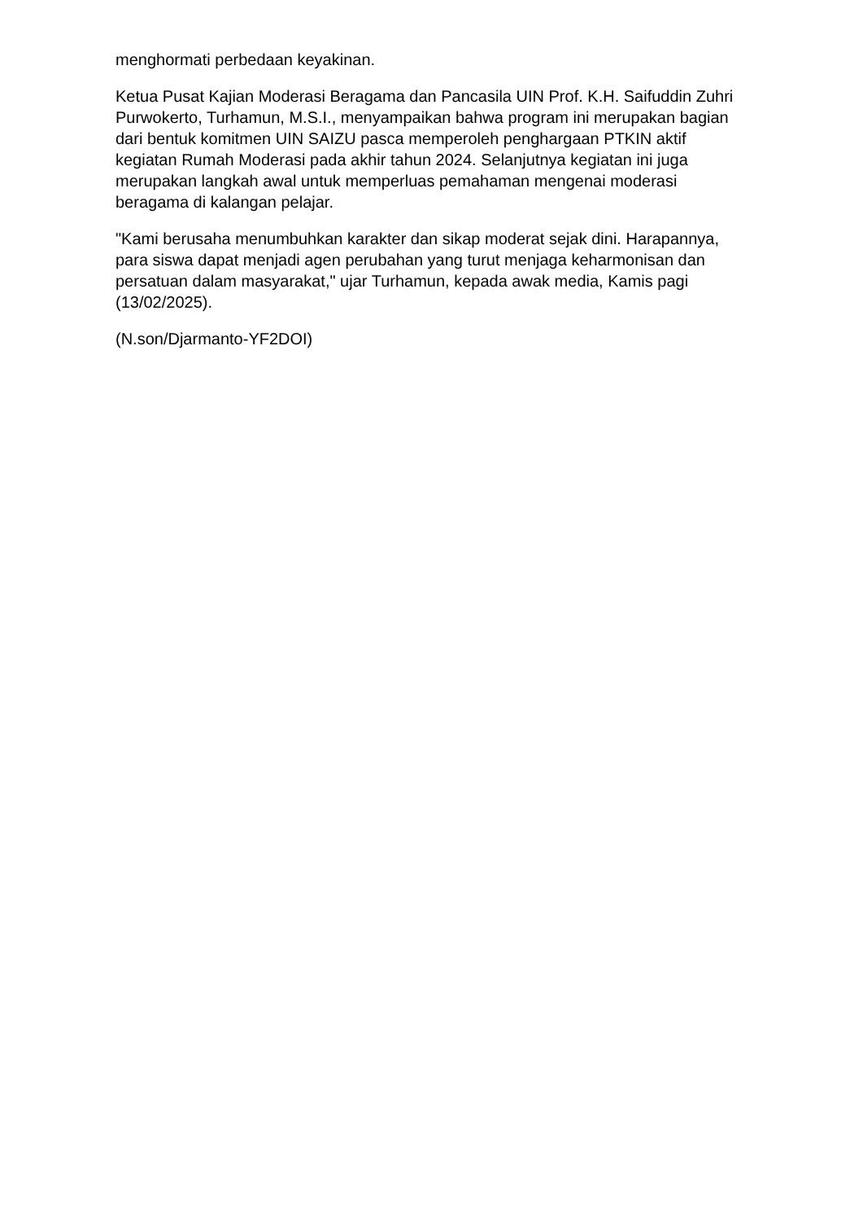menghormati perbedaan keyakinan.
Ketua Pusat Kajian Moderasi Beragama dan Pancasila UIN Prof. K.H. Saifuddin Zuhri Purwokerto, Turhamun, M.S.I., menyampaikan bahwa program ini merupakan bagian dari bentuk komitmen UIN SAIZU pasca memperoleh penghargaan PTKIN aktif kegiatan Rumah Moderasi pada akhir tahun 2024. Selanjutnya kegiatan ini juga merupakan langkah awal untuk memperluas pemahaman mengenai moderasi beragama di kalangan pelajar.
"Kami berusaha menumbuhkan karakter dan sikap moderat sejak dini. Harapannya, para siswa dapat menjadi agen perubahan yang turut menjaga keharmonisan dan persatuan dalam masyarakat," ujar Turhamun, kepada awak media, Kamis pagi (13/02/2025).
(N.son/Djarmanto-YF2DOI)